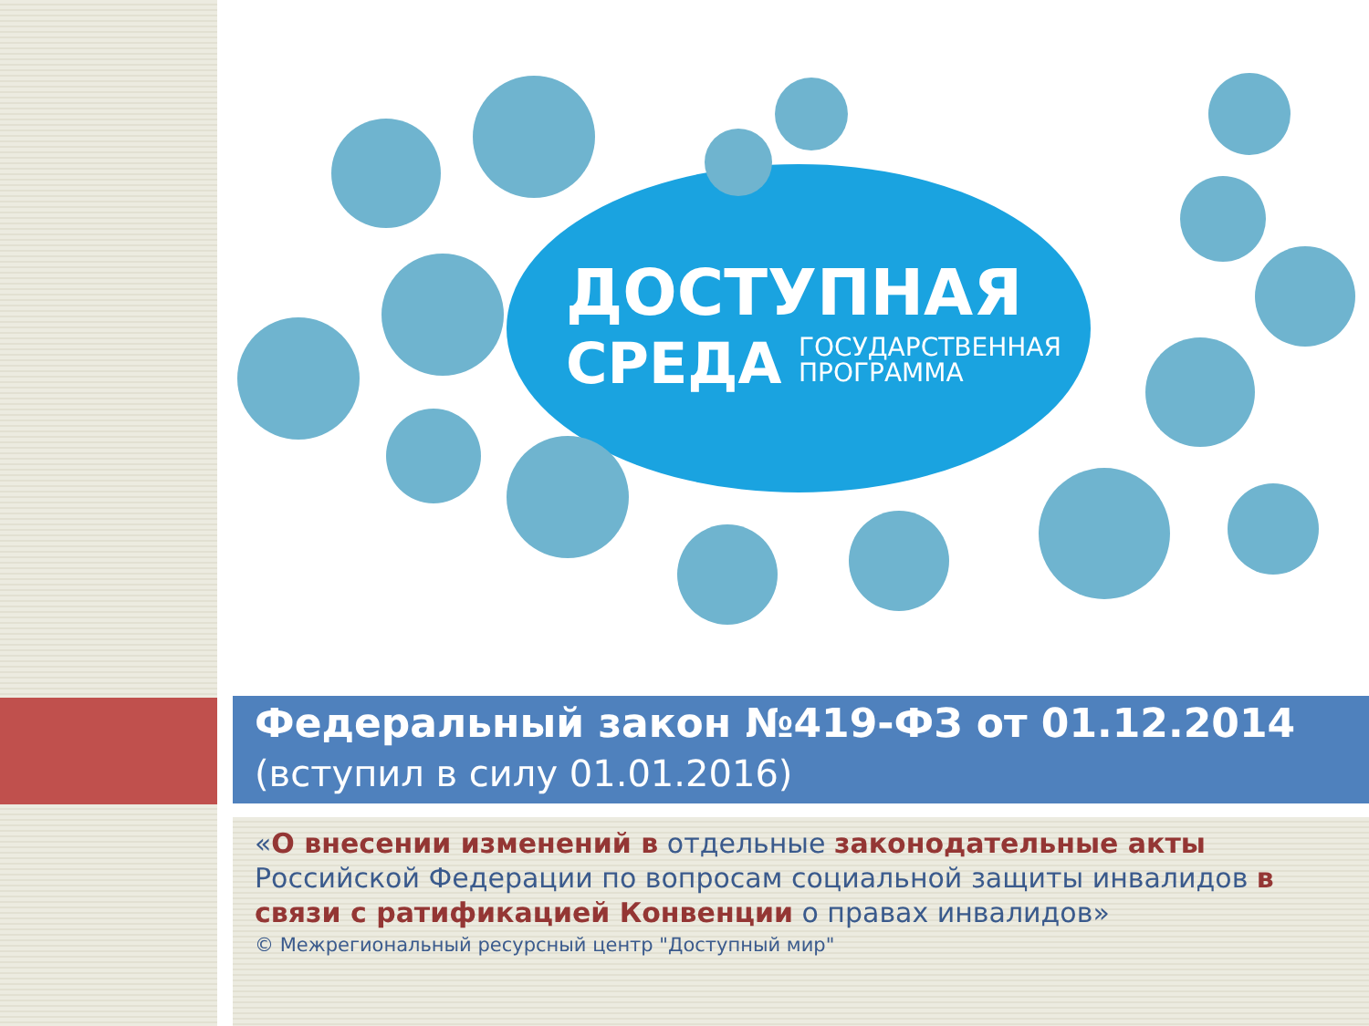ДОСТУПНАЯ
СРЕДА
ГОСУДАРСТВЕННАЯ
ПРОГРАММА
Федеральный закон №419-ФЗ от 01.12.2014
(вступил в силу 01.01.2016)
«О внесении изменений в отдельные законодательные акты Российской Федерации по вопросам социальной защиты инвалидов в связи с ратификацией Конвенции о правах инвалидов»
© Межрегиональный ресурсный центр "Доступный мир"